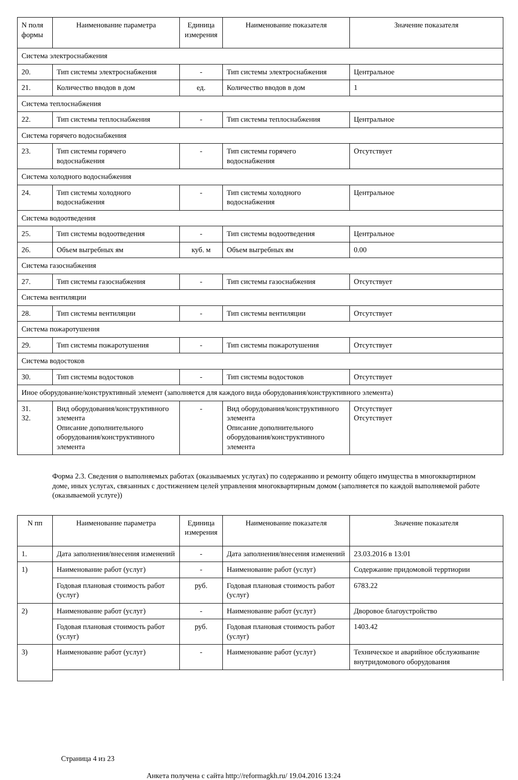| N поля формы | Наименование параметра | Единица измерения | Наименование показателя | Значение показателя |
| --- | --- | --- | --- | --- |
| Система электроснабжения | | | | |
| 20. | Тип системы электроснабжения | - | Тип системы электроснабжения | Центральное |
| 21. | Количество вводов в дом | ед. | Количество вводов в дом | 1 |
| Система теплоснабжения | | | | |
| 22. | Тип системы теплоснабжения | - | Тип системы теплоснабжения | Центральное |
| Система горячего водоснабжения | | | | |
| 23. | Тип системы горячего водоснабжения | - | Тип системы горячего водоснабжения | Отсутствует |
| Система холодного водоснабжения | | | | |
| 24. | Тип системы холодного водоснабжения | - | Тип системы холодного водоснабжения | Центральное |
| Система водоотведения | | | | |
| 25. | Тип системы водоотведения | - | Тип системы водоотведения | Центральное |
| 26. | Объем выгребных ям | куб. м | Объем выгребных ям | 0.00 |
| Система газоснабжения | | | | |
| 27. | Тип системы газоснабжения | - | Тип системы газоснабжения | Отсутствует |
| Система вентиляции | | | | |
| 28. | Тип системы вентиляции | - | Тип системы вентиляции | Отсутствует |
| Система пожаротушения | | | | |
| 29. | Тип системы пожаротушения | - | Тип системы пожаротушения | Отсутствует |
| Система водостоков | | | | |
| 30. | Тип системы водостоков | - | Тип системы водостоков | Отсутствует |
| Иное оборудование/конструктивный элемент (заполняется для каждого вида оборудования/конструктивного элемента) | | | | |
| 31. 32. | Вид оборудования/конструктивного элемента Описание дополнительного оборудования/конструктивного элемента | - | Вид оборудования/конструктивного элемента Описание дополнительного оборудования/конструктивного элемента | Отсутствует Отсутствует |
Форма 2.3. Сведения о выполняемых работах (оказываемых услугах) по содержанию и ремонту общего имущества в многоквартирном доме, иных услугах, связанных с достижением целей управления многоквартирным домом (заполняется по каждой выполняемой работе (оказываемой услуге))
| N пп | Наименование параметра | Единица измерения | Наименование показателя | Значение показателя |
| --- | --- | --- | --- | --- |
| 1. | Дата заполнения/внесения изменений | - | Дата заполнения/внесения изменений | 23.03.2016 в 13:01 |
| 1) | Наименование работ (услуг) | - | Наименование работ (услуг) | Содержание придомовой терртиории |
| | Годовая плановая стоимость работ (услуг) | руб. | Годовая плановая стоимость работ (услуг) | 6783.22 |
| 2) | Наименование работ (услуг) | - | Наименование работ (услуг) | Дворовое благоустройство |
| | Годовая плановая стоимость работ (услуг) | руб. | Годовая плановая стоимость работ (услуг) | 1403.42 |
| 3) | Наименование работ (услуг) | - | Наименование работ (услуг) | Техническое и аварийное обслуживание внутридомового оборудования |
Страница 4 из 23
Анкета получена с сайта http://reformagkh.ru/ 19.04.2016 13:24